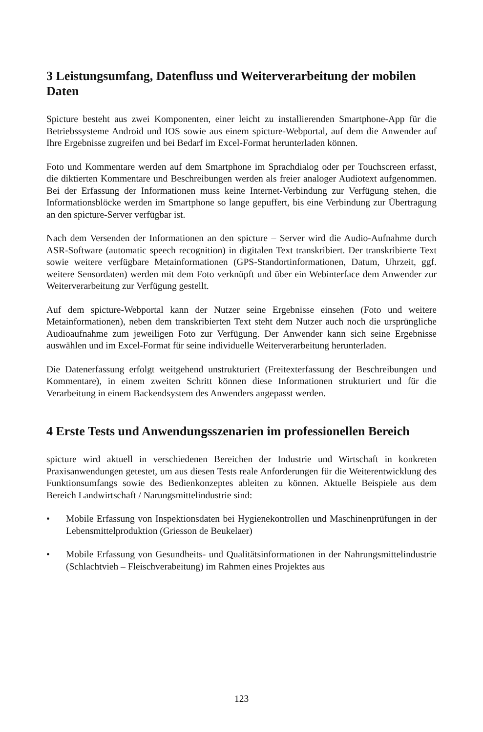3 Leistungsumfang, Datenfluss und Weiterverarbeitung der mobilen Daten
Spicture besteht aus zwei Komponenten, einer leicht zu installierenden Smartphone-App für die Betriebssysteme Android und IOS sowie aus einem spicture-Webportal, auf dem die Anwender auf Ihre Ergebnisse zugreifen und bei Bedarf im Excel-Format herunterladen können.
Foto und Kommentare werden auf dem Smartphone im Sprachdialog oder per Touchscreen erfasst, die diktierten Kommentare und Beschreibungen werden als freier analoger Audiotext aufgenommen. Bei der Erfassung der Informationen muss keine Internet-Verbindung zur Verfügung stehen, die Informationsblöcke werden im Smartphone so lange gepuffert, bis eine Verbindung zur Übertragung an den spicture-Server verfügbar ist.
Nach dem Versenden der Informationen an den spicture – Server wird die Audio-Aufnahme durch ASR-Software (automatic speech recognition) in digitalen Text transkribiert. Der transkribierte Text sowie weitere verfügbare Metainformationen (GPS-Standortinformationen, Datum, Uhrzeit, ggf. weitere Sensordaten) werden mit dem Foto verknüpft und über ein Webinterface dem Anwender zur Weiterverarbeitung zur Verfügung gestellt.
Auf dem spicture-Webportal kann der Nutzer seine Ergebnisse einsehen (Foto und weitere Metainformationen), neben dem transkribierten Text steht dem Nutzer auch noch die ursprüngliche Audioaufnahme zum jeweiligen Foto zur Verfügung. Der Anwender kann sich seine Ergebnisse auswählen und im Excel-Format für seine individuelle Weiterverarbeitung herunterladen.
Die Datenerfassung erfolgt weitgehend unstrukturiert (Freitexterfassung der Beschreibungen und Kommentare), in einem zweiten Schritt können diese Informationen strukturiert und für die Verarbeitung in einem Backendsystem des Anwenders angepasst werden.
4 Erste Tests und Anwendungsszenarien im professionellen Bereich
spicture wird aktuell in verschiedenen Bereichen der Industrie und Wirtschaft in konkreten Praxisanwendungen getestet, um aus diesen Tests reale Anforderungen für die Weiterentwicklung des Funktionsumfangs sowie des Bedienkonzeptes ableiten zu können. Aktuelle Beispiele aus dem Bereich Landwirtschaft / Narungsmittelindustrie sind:
• Mobile Erfassung von Inspektionsdaten bei Hygienekontrollen und Maschinenprüfungen in der Lebensmittelproduktion (Griesson de Beukelaer)
• Mobile Erfassung von Gesundheits- und Qualitätsinformationen in der Nahrungsmittelindustrie (Schlachtvieh – Fleischverabeitung) im Rahmen eines Projektes aus
123